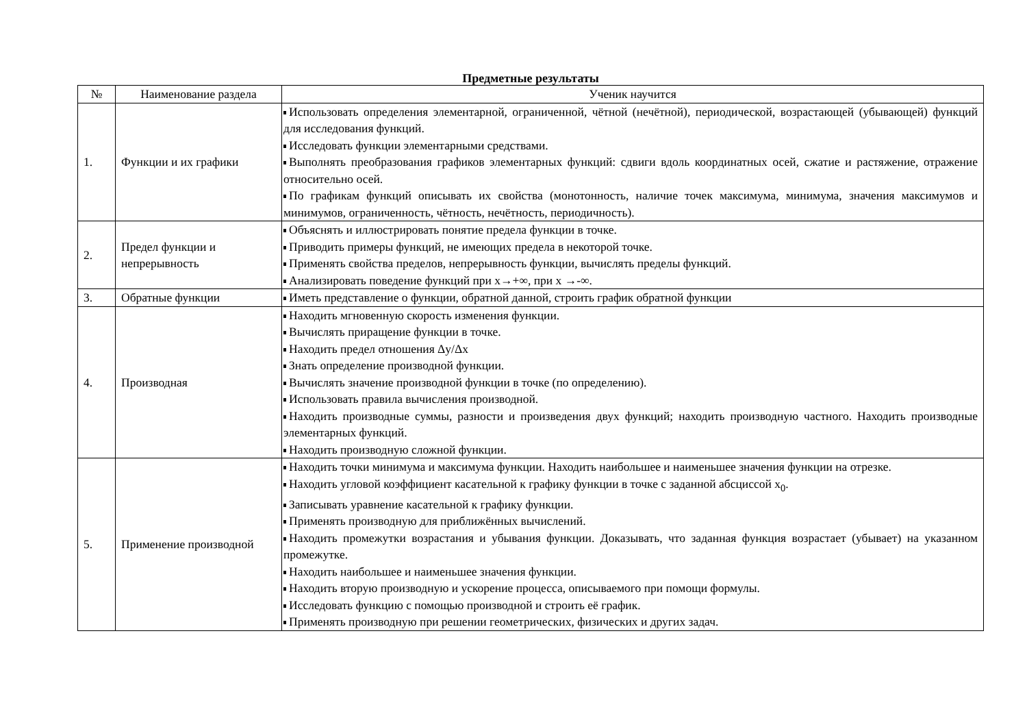Предметные результаты
| № | Наименование раздела | Ученик научится |
| --- | --- | --- |
| 1. | Функции и их графики | Использовать определения элементарной, ограниченной, чётной (нечётной), периодической, возрастающей (убывающей) функций для исследования функций. Исследовать функции элементарными средствами. Выполнять преобразования графиков элементарных функций: сдвиги вдоль координатных осей, сжатие и растяжение, отражение относительно осей. По графикам функций описывать их свойства (монотонность, наличие точек максимума, минимума, значения максимумов и минимумов, ограниченность, чётность, нечётность, периодичность). |
| 2. | Предел функции и непрерывность | Объяснять и иллюстрировать понятие предела функции в точке. Приводить примеры функций, не имеющих предела в некоторой точке. Применять свойства пределов, непрерывность функции, вычислять пределы функций. Анализировать поведение функций при x→+∞, при x →-∞. |
| 3. | Обратные функции | Иметь представление о функции, обратной данной, строить график обратной функции |
| 4. | Производная | Находить мгновенную скорость изменения функции. Вычислять приращение функции в точке. Находить предел отношения Δy/Δx Знать определение производной функции. Вычислять значение производной функции в точке (по определению). Использовать правила вычисления производной. Находить производные суммы, разности и произведения двух функций; находить производную частного. Находить производные элементарных функций. Находить производную сложной функции. |
| 5. | Применение производной | Находить точки минимума и максимума функции. Находить наибольшее и наименьшее значения функции на отрезке. Находить угловой коэффициент касательной к графику функции в точке с заданной абсциссой x<sub>0</sub>. Записывать уравнение касательной к графику функции. Применять производную для приближённых вычислений. Находить промежутки возрастания и убывания функции. Доказывать, что заданная функция возрастает (убывает) на указанном промежутке. Находить наибольшее и наименьшее значения функции. Находить вторую производную и ускорение процесса, описываемого при помощи формулы. Исследовать функцию с помощью производной и строить её график. Применять производную при решении геометрических, физических и других задач. |